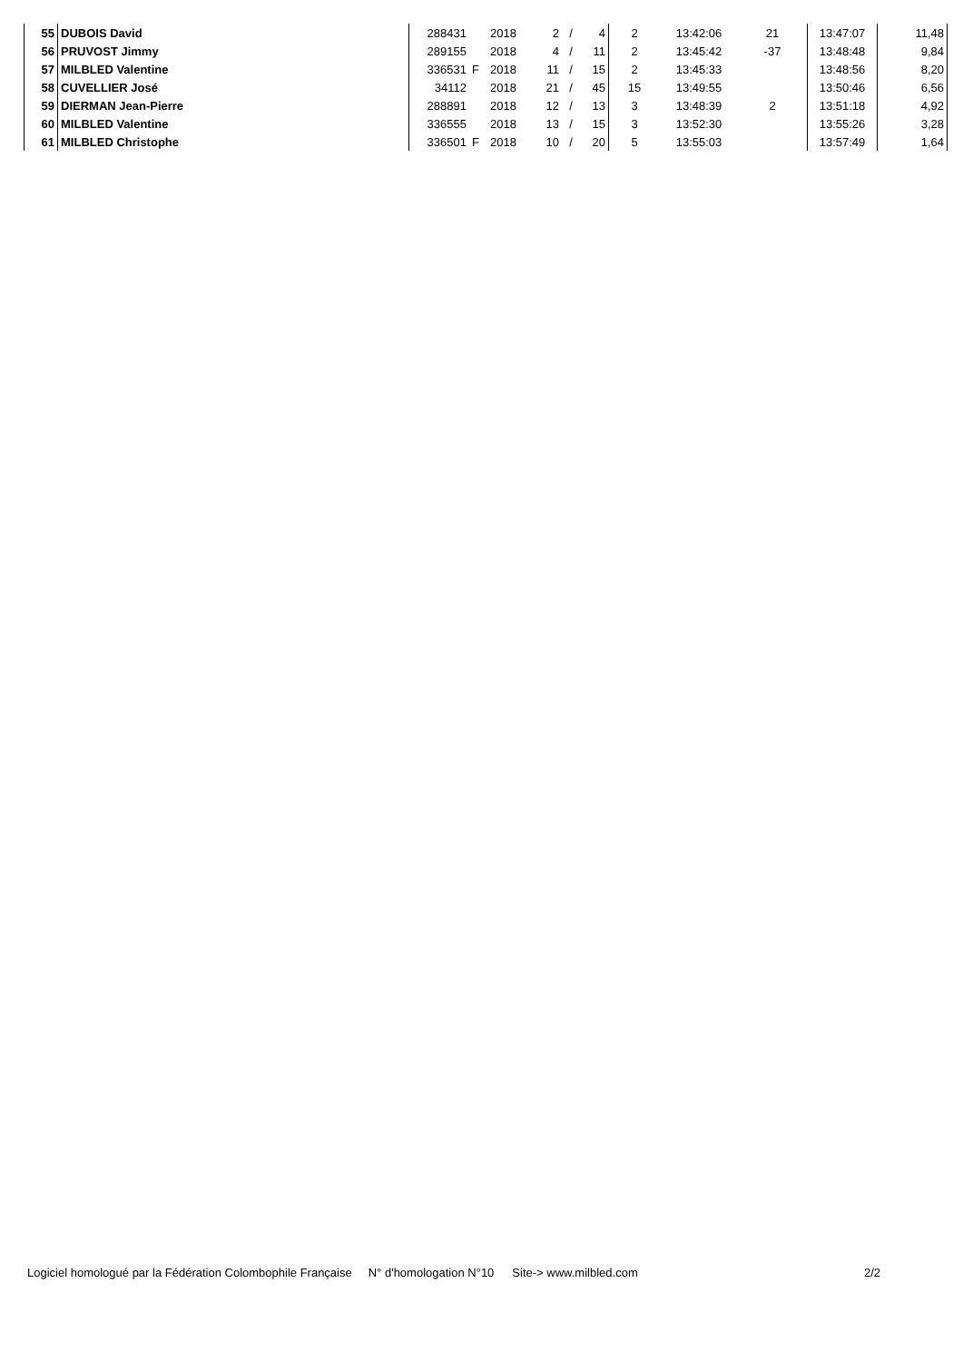| 55 | DUBOIS David | 288431 | | 2018 | 2 | / | 4 | 2 | 13:42:06 | 21 | 13:47:07 | 11,48 |
| 56 | PRUVOST Jimmy | 289155 | | 2018 | 4 | / | 11 | 2 | 13:45:42 | -37 | 13:48:48 | 9,84 |
| 57 | MILBLED Valentine | 336531 | F | 2018 | 11 | / | 15 | 2 | 13:45:33 | | 13:48:56 | 8,20 |
| 58 | CUVELLIER José | 34112 | | 2018 | 21 | / | 45 | 15 | 13:49:55 | | 13:50:46 | 6,56 |
| 59 | DIERMAN Jean-Pierre | 288891 | | 2018 | 12 | / | 13 | 3 | 13:48:39 | 2 | 13:51:18 | 4,92 |
| 60 | MILBLED Valentine | 336555 | | 2018 | 13 | / | 15 | 3 | 13:52:30 | | 13:55:26 | 3,28 |
| 61 | MILBLED Christophe | 336501 | F | 2018 | 10 | / | 20 | 5 | 13:55:03 | | 13:57:49 | 1,64 |
Logiciel homologué par la Fédération Colombophile Française N° d'homologation N°10 Site-> www.milbled.com 2/2